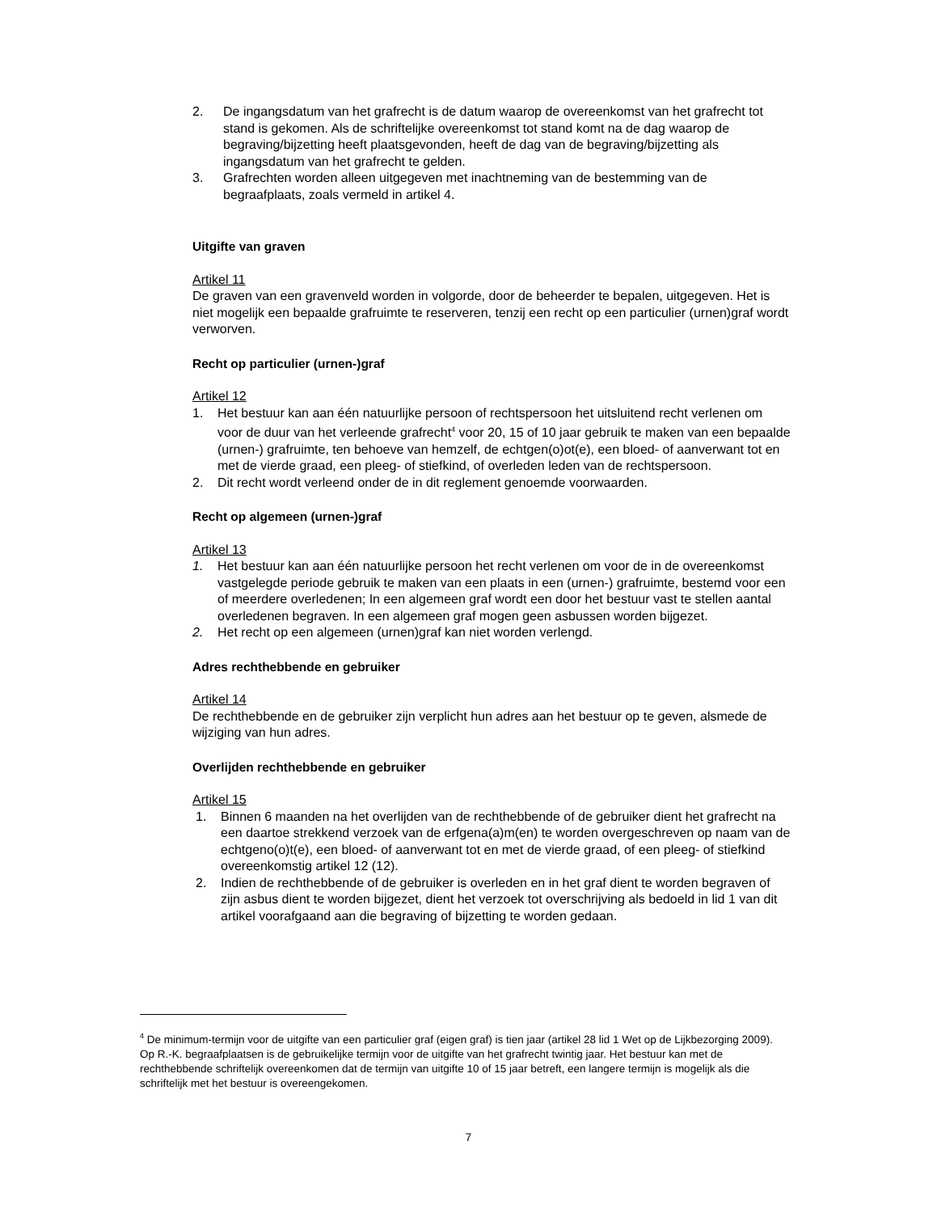2. De ingangsdatum van het grafrecht is de datum waarop de overeenkomst van het grafrecht tot stand is gekomen. Als de schriftelijke overeenkomst tot stand komt na de dag waarop de begraving/bijzetting heeft plaatsgevonden, heeft de dag van de begraving/bijzetting als ingangsdatum van het grafrecht te gelden.
3. Grafrechten worden alleen uitgegeven met inachtneming van de bestemming van de begraafplaats, zoals vermeld in artikel 4.
Uitgifte van graven
Artikel 11
De graven van een gravenveld worden in volgorde, door de beheerder te bepalen, uitgegeven. Het is niet mogelijk een bepaalde grafruimte te reserveren, tenzij een recht op een particulier (urnen)graf wordt verworven.
Recht op particulier (urnen-)graf
Artikel 12
1. Het bestuur kan aan één natuurlijke persoon of rechtspersoon het uitsluitend recht verlenen om voor de duur van het verleende grafrecht<sup>4</sup> voor 20, 15 of 10 jaar gebruik te maken van een bepaalde (urnen-) grafruimte, ten behoeve van hemzelf, de echtgen(o)ot(e), een bloed- of aanverwant tot en met de vierde graad, een pleeg- of stiefkind, of overleden leden van de rechtspersoon.
2. Dit recht wordt verleend onder de in dit reglement genoemde voorwaarden.
Recht op algemeen (urnen-)graf
Artikel 13
1. Het bestuur kan aan één natuurlijke persoon het recht verlenen om voor de in de overeenkomst vastgelegde periode gebruik te maken van een plaats in een (urnen-) grafruimte, bestemd voor een of meerdere overledenen; In een algemeen graf wordt een door het bestuur vast te stellen aantal overledenen begraven. In een algemeen graf mogen geen asbussen worden bijgezet.
2. Het recht op een algemeen (urnen)graf kan niet worden verlengd.
Adres rechthebbende en gebruiker
Artikel 14
De rechthebbende en de gebruiker zijn verplicht hun adres aan het bestuur op te geven, alsmede de wijziging van hun adres.
Overlijden rechthebbende en gebruiker
Artikel 15
1. Binnen 6 maanden na het overlijden van de rechthebbende of de gebruiker dient het grafrecht na een daartoe strekkend verzoek van de erfgena(a)m(en) te worden overgeschreven op naam van de echtgeno(o)t(e), een bloed- of aanverwant tot en met de vierde graad, of een pleeg- of stiefkind overeenkomstig artikel 12 (12).
2. Indien de rechthebbende of de gebruiker is overleden en in het graf dient te worden begraven of zijn asbus dient te worden bijgezet, dient het verzoek tot overschrijving als bedoeld in lid 1 van dit artikel voorafgaand aan die begraving of bijzetting te worden gedaan.
<sup>4</sup> De minimum-termijn voor de uitgifte van een particulier graf (eigen graf) is tien jaar (artikel 28 lid 1 Wet op de Lijkbezorging 2009). Op R.-K. begraafplaatsen is de gebruikelijke termijn voor de uitgifte van het grafrecht twintig jaar. Het bestuur kan met de rechthebbende schriftelijk overeenkomen dat de termijn van uitgifte 10 of 15 jaar betreft, een langere termijn is mogelijk als die schriftelijk met het bestuur is overeengekomen.
7